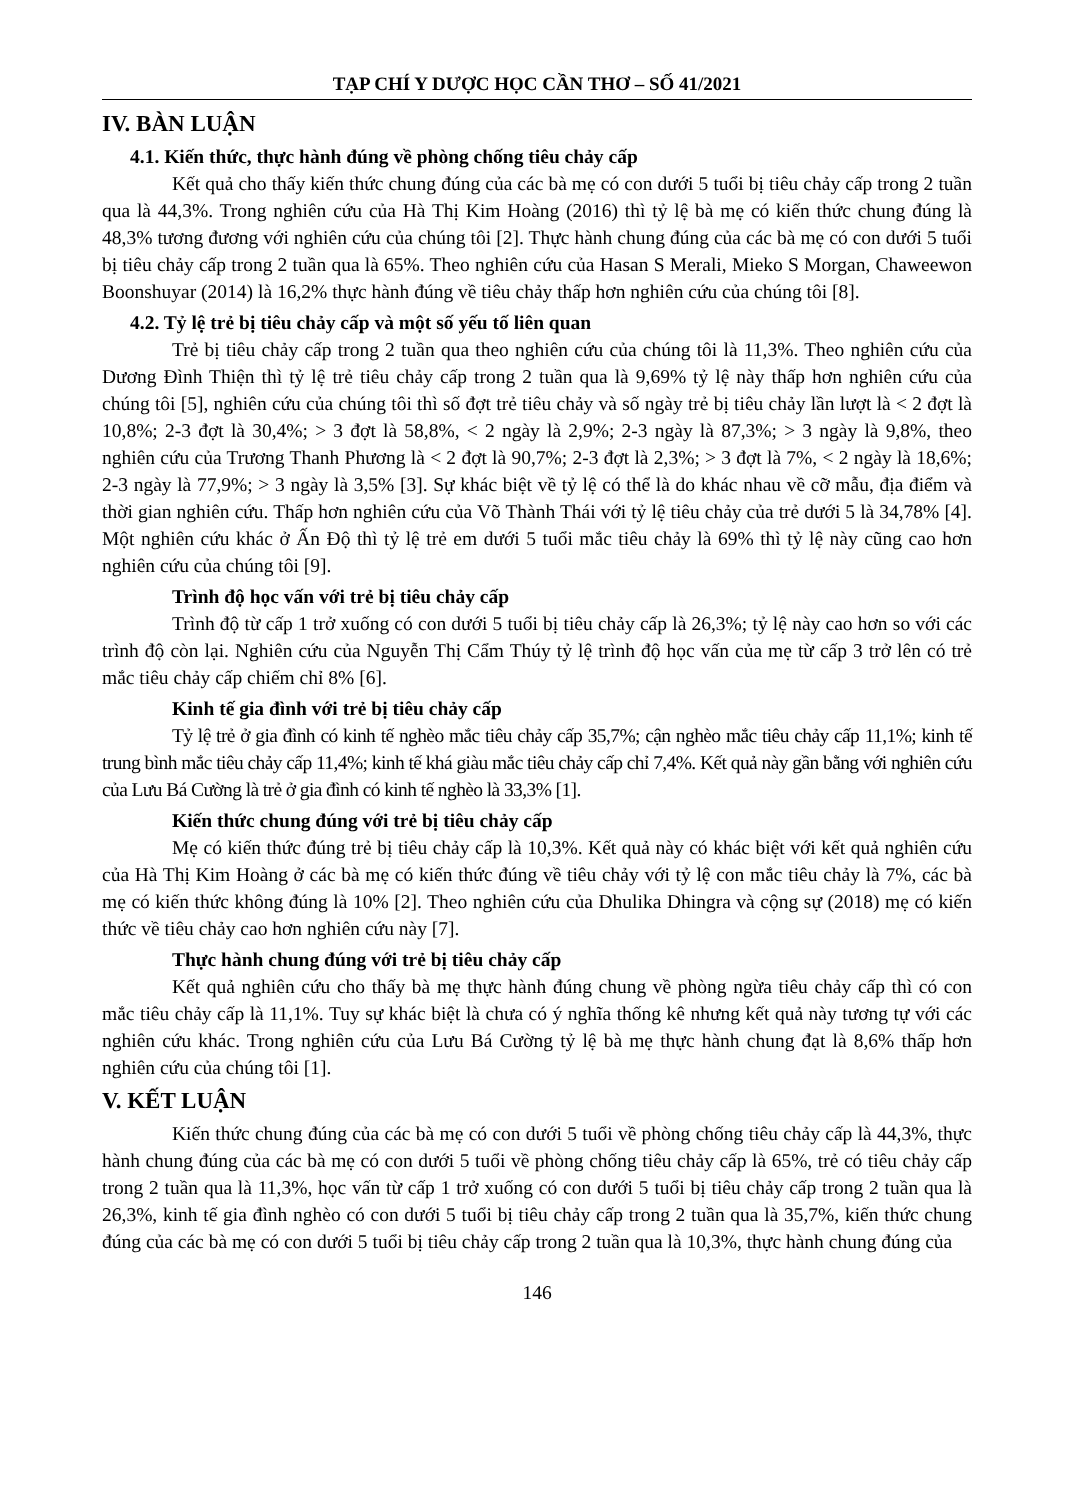TẠP CHÍ Y DƯỢC HỌC CẦN THƠ – SỐ 41/2021
IV. BÀN LUẬN
4.1. Kiến thức, thực hành đúng về phòng chống tiêu chảy cấp
Kết quả cho thấy kiến thức chung đúng của các bà mẹ có con dưới 5 tuổi bị tiêu chảy cấp trong 2 tuần qua là 44,3%. Trong nghiên cứu của Hà Thị Kim Hoàng (2016) thì tỷ lệ bà mẹ có kiến thức chung đúng là 48,3% tương đương với nghiên cứu của chúng tôi [2]. Thực hành chung đúng của các bà mẹ có con dưới 5 tuổi bị tiêu chảy cấp trong 2 tuần qua là 65%. Theo nghiên cứu của Hasan S Merali, Mieko S Morgan, Chaweewon Boonshuyar (2014) là 16,2% thực hành đúng về tiêu chảy thấp hơn nghiên cứu của chúng tôi [8].
4.2. Tỷ lệ trẻ bị tiêu chảy cấp và một số yếu tố liên quan
Trẻ bị tiêu chảy cấp trong 2 tuần qua theo nghiên cứu của chúng tôi là 11,3%. Theo nghiên cứu của Dương Đình Thiện thì tỷ lệ trẻ tiêu chảy cấp trong 2 tuần qua là 9,69% tỷ lệ này thấp hơn nghiên cứu của chúng tôi [5], nghiên cứu của chúng tôi thì số đợt trẻ tiêu chảy và số ngày trẻ bị tiêu chảy lần lượt là < 2 đợt là 10,8%; 2-3 đợt là 30,4%; > 3 đợt là 58,8%, < 2 ngày là 2,9%; 2-3 ngày là 87,3%; > 3 ngày là 9,8%, theo nghiên cứu của Trương Thanh Phương là < 2 đợt là 90,7%; 2-3 đợt là 2,3%; > 3 đợt là 7%, < 2 ngày là 18,6%; 2-3 ngày là 77,9%; > 3 ngày là 3,5% [3]. Sự khác biệt về tỷ lệ có thể là do khác nhau về cỡ mẫu, địa điểm và thời gian nghiên cứu. Thấp hơn nghiên cứu của Võ Thành Thái với tỷ lệ tiêu chảy của trẻ dưới 5 là 34,78% [4]. Một nghiên cứu khác ở Ấn Độ thì tỷ lệ trẻ em dưới 5 tuổi mắc tiêu chảy là 69% thì tỷ lệ này cũng cao hơn nghiên cứu của chúng tôi [9].
Trình độ học vấn với trẻ bị tiêu chảy cấp
Trình độ từ cấp 1 trở xuống có con dưới 5 tuổi bị tiêu chảy cấp là 26,3%; tỷ lệ này cao hơn so với các trình độ còn lại. Nghiên cứu của Nguyễn Thị Cẩm Thúy tỷ lệ trình độ học vấn của mẹ từ cấp 3 trở lên có trẻ mắc tiêu chảy cấp chiếm chỉ 8% [6].
Kinh tế gia đình với trẻ bị tiêu chảy cấp
Tỷ lệ trẻ ở gia đình có kinh tế nghèo mắc tiêu chảy cấp 35,7%; cận nghèo mắc tiêu chảy cấp 11,1%; kinh tế trung bình mắc tiêu chảy cấp 11,4%; kinh tế khá giàu mắc tiêu chảy cấp chỉ 7,4%. Kết quả này gần bằng với nghiên cứu của Lưu Bá Cường là trẻ ở gia đình có kinh tế nghèo là 33,3% [1].
Kiến thức chung đúng với trẻ bị tiêu chảy cấp
Mẹ có kiến thức đúng trẻ bị tiêu chảy cấp là 10,3%. Kết quả này có khác biệt với kết quả nghiên cứu của Hà Thị Kim Hoàng ở các bà mẹ có kiến thức đúng về tiêu chảy với tỷ lệ con mắc tiêu chảy là 7%, các bà mẹ có kiến thức không đúng là 10% [2]. Theo nghiên cứu của Dhulika Dhingra và cộng sự (2018) mẹ có kiến thức về tiêu chảy cao hơn nghiên cứu này [7].
Thực hành chung đúng với trẻ bị tiêu chảy cấp
Kết quả nghiên cứu cho thấy bà mẹ thực hành đúng chung về phòng ngừa tiêu chảy cấp thì có con mắc tiêu chảy cấp là 11,1%. Tuy sự khác biệt là chưa có ý nghĩa thống kê nhưng kết quả này tương tự với các nghiên cứu khác. Trong nghiên cứu của Lưu Bá Cường tỷ lệ bà mẹ thực hành chung đạt là 8,6% thấp hơn nghiên cứu của chúng tôi [1].
V. KẾT LUẬN
Kiến thức chung đúng của các bà mẹ có con dưới 5 tuổi về phòng chống tiêu chảy cấp là 44,3%, thực hành chung đúng của các bà mẹ có con dưới 5 tuổi về phòng chống tiêu chảy cấp là 65%, trẻ có tiêu chảy cấp trong 2 tuần qua là 11,3%, học vấn từ cấp 1 trở xuống có con dưới 5 tuổi bị tiêu chảy cấp trong 2 tuần qua là 26,3%, kinh tế gia đình nghèo có con dưới 5 tuổi bị tiêu chảy cấp trong 2 tuần qua là 35,7%, kiến thức chung đúng của các bà mẹ có con dưới 5 tuổi bị tiêu chảy cấp trong 2 tuần qua là 10,3%, thực hành chung đúng của
146